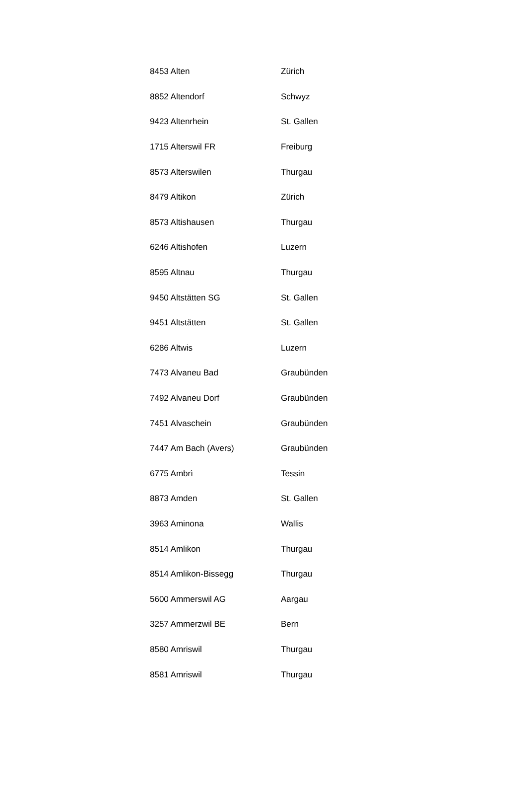| 8453 Alten | Zürich |
| 8852 Altendorf | Schwyz |
| 9423 Altenrhein | St. Gallen |
| 1715 Alterswil FR | Freiburg |
| 8573 Alterswilen | Thurgau |
| 8479 Altikon | Zürich |
| 8573 Altishausen | Thurgau |
| 6246 Altishofen | Luzern |
| 8595 Altnau | Thurgau |
| 9450 Altstätten SG | St. Gallen |
| 9451 Altstätten | St. Gallen |
| 6286 Altwis | Luzern |
| 7473 Alvaneu Bad | Graubünden |
| 7492 Alvaneu Dorf | Graubünden |
| 7451 Alvaschein | Graubünden |
| 7447 Am Bach (Avers) | Graubünden |
| 6775 Ambrì | Tessin |
| 8873 Amden | St. Gallen |
| 3963 Aminona | Wallis |
| 8514 Amlikon | Thurgau |
| 8514 Amlikon-Bissegg | Thurgau |
| 5600 Ammerswil AG | Aargau |
| 3257 Ammerzwil BE | Bern |
| 8580 Amriswil | Thurgau |
| 8581 Amriswil | Thurgau |